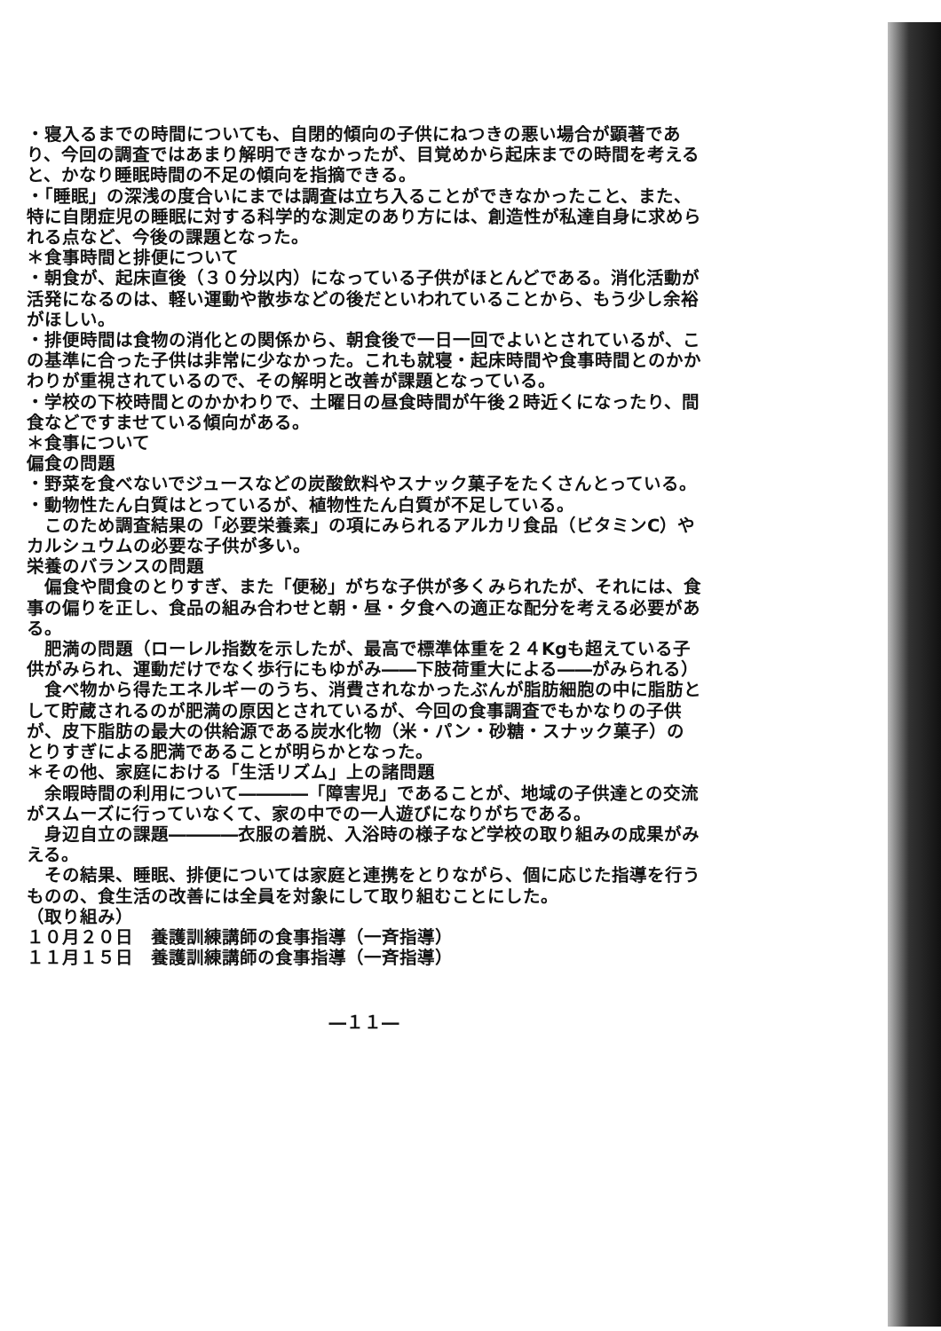・寝入るまでの時間についても、自閉的傾向の子供にねつきの悪い場合が顕著であり、今回の調査ではあまり解明できなかったが、目覚めから起床までの時間を考えると、かなり睡眠時間の不足の傾向を指摘できる。
・「睡眠」の深浅の度合いにまでは調査は立ち入ることができなかったこと、また、特に自閉症児の睡眠に対する科学的な測定のあり方には、創造性が私達自身に求められる点など、今後の課題となった。
＊食事時間と排便について
・朝食が、起床直後（３０分以内）になっている子供がほとんどである。消化活動が活発になるのは、軽い運動や散歩などの後だといわれていることから、もう少し余裕がほしい。
・排便時間は食物の消化との関係から、朝食後で一日一回でよいとされているが、この基準に合った子供は非常に少なかった。これも就寝・起床時間や食事時間とのかかわりが重視されているので、その解明と改善が課題となっている。
・学校の下校時間とのかかわりで、土曜日の昼食時間が午後２時近くになったり、間食などですませている傾向がある。
＊食事について
偏食の問題
・野菜を食べないでジュースなどの炭酸飲料やスナック菓子をたくさんとっている。
・動物性たん白質はとっているが、植物性たん白質が不足している。
　このため調査結果の「必要栄養素」の項にみられるアルカリ食品（ビタミンC）やカルシュウムの必要な子供が多い。
栄養のバランスの問題
　偏食や間食のとりすぎ、また「便秘」がちな子供が多くみられたが、それには、食事の偏りを正し、食品の組み合わせと朝・昼・夕食への適正な配分を考える必要がある。
　肥満の問題（ローレル指数を示したが、最高で標準体重を２４Kgも超えている子供がみられ、運動だけでなく歩行にもゆがみ――下肢荷重大による――がみられる）
　食べ物から得たエネルギーのうち、消費されなかったぶんが脂肪細胞の中に脂肪として貯蔵されるのが肥満の原因とされているが、今回の食事調査でもかなりの子供が、皮下脂肪の最大の供給源である炭水化物（米・パン・砂糖・スナック菓子）のとりすぎによる肥満であることが明らかとなった。
＊その他、家庭における「生活リズム」上の諸問題
　余暇時間の利用について――――「障害児」であることが、地域の子供達との交流がスムーズに行っていなくて、家の中での一人遊びになりがちである。
　身辺自立の課題――――衣服の着脱、入浴時の様子など学校の取り組みの成果がみえる。
　その結果、睡眠、排便については家庭と連携をとりながら、個に応じた指導を行うものの、食生活の改善には全員を対象にして取り組むことにした。
（取り組み）
１０月２０日　養護訓練講師の食事指導（一斉指導）
１１月１５日　養護訓練講師の食事指導（一斉指導）
―１１―